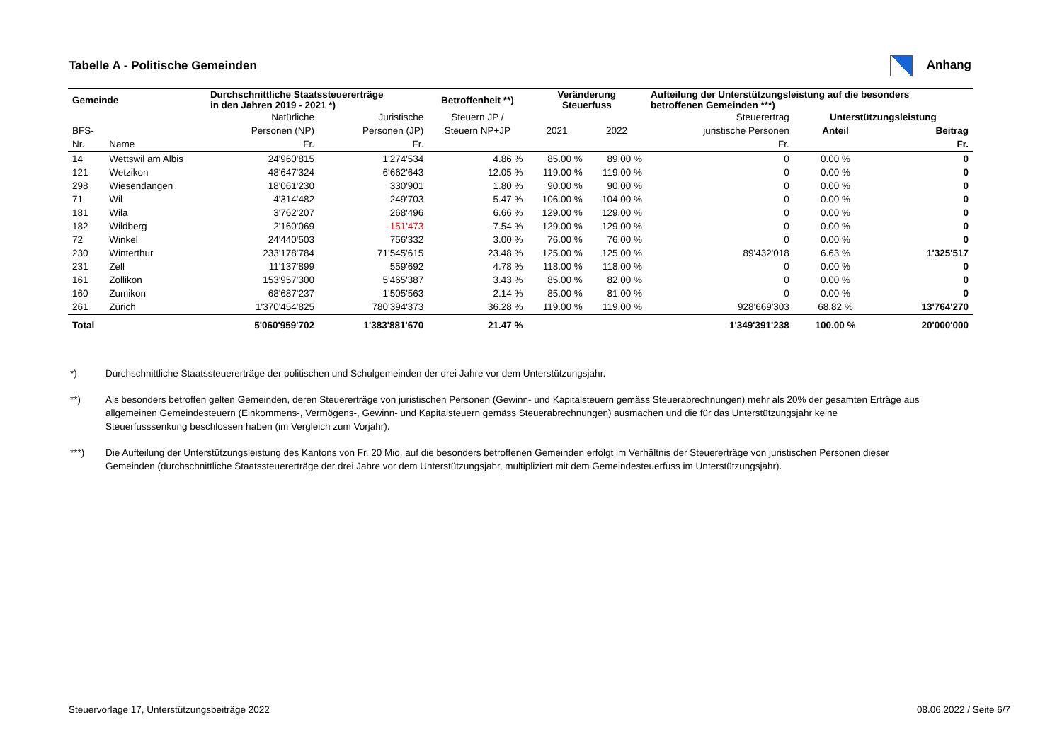Tabelle A - Politische Gemeinden
Anhang
| Gemeinde | | Durchschnittliche Staatssteuererträge in den Jahren 2019 - 2021 *) | | Betroffenheit **) | Veränderung Steuerfuss | | Aufteilung der Unterstützungsleistung auf die besonders betroffenen Gemeinden ***) | | |
| --- | --- | --- | --- | --- | --- | --- | --- | --- | --- |
| | | Natürliche | Juristische | Steuern JP / | | | Steuerertrag | Unterstützungsleistung | |
| BFS- | | Personen (NP) | Personen (JP) | Steuern NP+JP | 2021 | 2022 | juristische Personen | Anteil | Beitrag |
| Nr. | Name | Fr. | Fr. | | | | Fr. | | Fr. |
| 14 | Wettswil am Albis | 24'960'815 | 1'274'534 | 4.86 % | 85.00 % | 89.00 % | 0 | 0.00 % | 0 |
| 121 | Wetzikon | 48'647'324 | 6'662'643 | 12.05 % | 119.00 % | 119.00 % | 0 | 0.00 % | 0 |
| 298 | Wiesendangen | 18'061'230 | 330'901 | 1.80 % | 90.00 % | 90.00 % | 0 | 0.00 % | 0 |
| 71 | Wil | 4'314'482 | 249'703 | 5.47 % | 106.00 % | 104.00 % | 0 | 0.00 % | 0 |
| 181 | Wila | 3'762'207 | 268'496 | 6.66 % | 129.00 % | 129.00 % | 0 | 0.00 % | 0 |
| 182 | Wildberg | 2'160'069 | -151'473 | -7.54 % | 129.00 % | 129.00 % | 0 | 0.00 % | 0 |
| 72 | Winkel | 24'440'503 | 756'332 | 3.00 % | 76.00 % | 76.00 % | 0 | 0.00 % | 0 |
| 230 | Winterthur | 233'178'784 | 71'545'615 | 23.48 % | 125.00 % | 125.00 % | 89'432'018 | 6.63 % | 1'325'517 |
| 231 | Zell | 11'137'899 | 559'692 | 4.78 % | 118.00 % | 118.00 % | 0 | 0.00 % | 0 |
| 161 | Zollikon | 153'957'300 | 5'465'387 | 3.43 % | 85.00 % | 82.00 % | 0 | 0.00 % | 0 |
| 160 | Zumikon | 68'687'237 | 1'505'563 | 2.14 % | 85.00 % | 81.00 % | 0 | 0.00 % | 0 |
| 261 | Zürich | 1'370'454'825 | 780'394'373 | 36.28 % | 119.00 % | 119.00 % | 928'669'303 | 68.82 % | 13'764'270 |
| Total | | 5'060'959'702 | 1'383'881'670 | 21.47 % | | | 1'349'391'238 | 100.00 % | 20'000'000 |
*) Durchschnittliche Staatssteuererträge der politischen und Schulgemeinden der drei Jahre vor dem Unterstützungsjahr.
**) Als besonders betroffen gelten Gemeinden, deren Steuererträge von juristischen Personen (Gewinn- und Kapitalsteuern gemäss Steuerabrechnungen) mehr als 20% der gesamten Erträge aus allgemeinen Gemeindesteuern (Einkommens-, Vermögens-, Gewinn- und Kapitalsteuern gemäss Steuerabrechnungen) ausmachen und die für das Unterstützungsjahr keine Steuerfusssenkung beschlossen haben (im Vergleich zum Vorjahr).
***) Die Aufteilung der Unterstützungsleistung des Kantons von Fr. 20 Mio. auf die besonders betroffenen Gemeinden erfolgt im Verhältnis der Steuererträge von juristischen Personen dieser Gemeinden (durchschnittliche Staatssteuererträge der drei Jahre vor dem Unterstützungsjahr, multipliziert mit dem Gemeindesteuerfuss im Unterstützungsjahr).
Steuervorlage 17, Unterstützungsbeiträge 2022 08.06.2022 / Seite 6/7